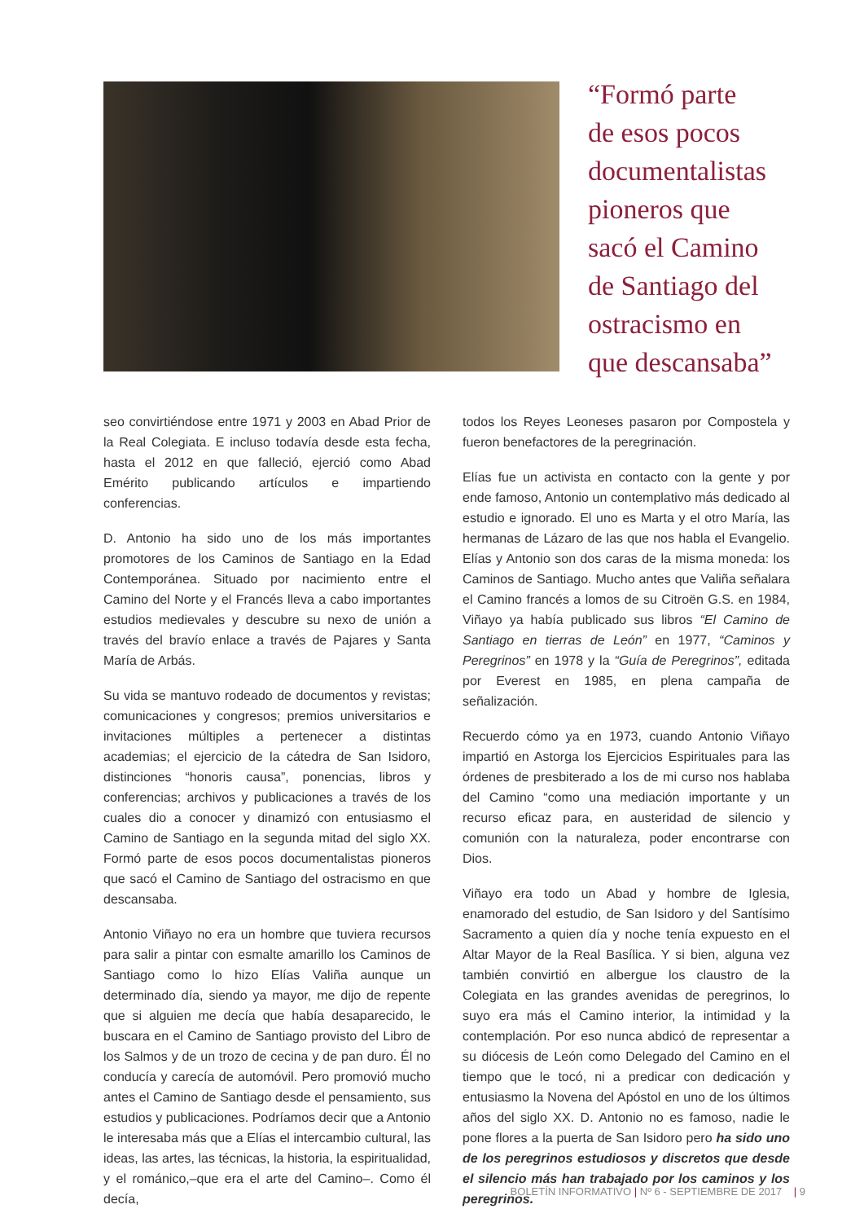“Formó parte
de esos pocos
documentalistas
pioneros que
sacó el Camino
de Santiago del
ostracismo en
que descansaba”
seo convirtiéndose entre 1971 y 2003 en Abad Prior de la Real Colegiata. E incluso todavía desde esta fecha, hasta el 2012 en que falleció, ejerció como Abad Emérito publicando artículos e impartiendo conferencias.
D. Antonio ha sido uno de los más importantes promotores de los Caminos de Santiago en la Edad Contemporánea. Situado por nacimiento entre el Camino del Norte y el Francés lleva a cabo importantes estudios medievales y descubre su nexo de unión a través del bravío enlace a través de Pajares y Santa María de Arbás.
Su vida se mantuvo rodeado de documentos y revistas; comunicaciones y congresos; premios universitarios e invitaciones múltiples a pertenecer a distintas academias; el ejercicio de la cátedra de San Isidoro, distinciones “honoris causa”, ponencias, libros y conferencias; archivos y publicaciones a través de los cuales dio a conocer y dinamizó con entusiasmo el Camino de Santiago en la segunda mitad del siglo XX. Formó parte de esos pocos documentalistas pioneros que sacó el Camino de Santiago del ostracismo en que descansaba.
Antonio Viñayo no era un hombre que tuviera recursos para salir a pintar con esmalte amarillo los Caminos de Santiago como lo hizo Elías Valiña aunque un determinado día, siendo ya mayor, me dijo de repente que si alguien me decía que había desaparecido, le buscara en el Camino de Santiago provisto del Libro de los Salmos y de un trozo de cecina y de pan duro. Él no conducía y carecía de automóvil. Pero promovió mucho antes el Camino de Santiago desde el pensamiento, sus estudios y publicaciones. Podríamos decir que a Antonio le interesaba más que a Elías el intercambio cultural, las ideas, las artes, las técnicas, la historia, la espiritualidad, y el románico,–que era el arte del Camino–. Como él decía,
todos los Reyes Leoneses pasaron por Compostela y fueron benefactores de la peregrinación.
Elías fue un activista en contacto con la gente y por ende famoso, Antonio un contemplativo más dedicado al estudio e ignorado. El uno es Marta y el otro María, las hermanas de Lázaro de las que nos habla el Evangelio. Elías y Antonio son dos caras de la misma moneda: los Caminos de Santiago. Mucho antes que Valiña señalara el Camino francés a lomos de su Citroën G.S. en 1984, Viñayo ya había publicado sus libros “El Camino de Santiago en tierras de León” en 1977, “Caminos y Peregrinos” en 1978 y la “Guía de Peregrinos”, editada por Everest en 1985, en plena campaña de señalización.
Recuerdo cómo ya en 1973, cuando Antonio Viñayo impartió en Astorga los Ejercicios Espirituales para las órdenes de presbiterado a los de mi curso nos hablaba del Camino “como una mediación importante y un recurso eficaz para, en austeridad de silencio y comunión con la naturaleza, poder encontrarse con Dios.
Viñayo era todo un Abad y hombre de Iglesia, enamorado del estudio, de San Isidoro y del Santísimo Sacramento a quien día y noche tenía expuesto en el Altar Mayor de la Real Basílica. Y si bien, alguna vez también convirtió en albergue los claustro de la Colegiata en las grandes avenidas de peregrinos, lo suyo era más el Camino interior, la intimidad y la contemplación. Por eso nunca abdicó de representar a su diócesis de León como Delegado del Camino en el tiempo que le tocó, ni a predicar con dedicación y entusiasmo la Novena del Apóstol en uno de los últimos años del siglo XX. D. Antonio no es famoso, nadie le pone flores a la puerta de San Isidoro pero ha sido uno de los peregrinos estudiosos y discretos que desde el silencio más han trabajado por los caminos y los peregrinos.
BOLETÍN INFORMATIVO | Nº 6 - SEPTIEMBRE DE 2017 | 9